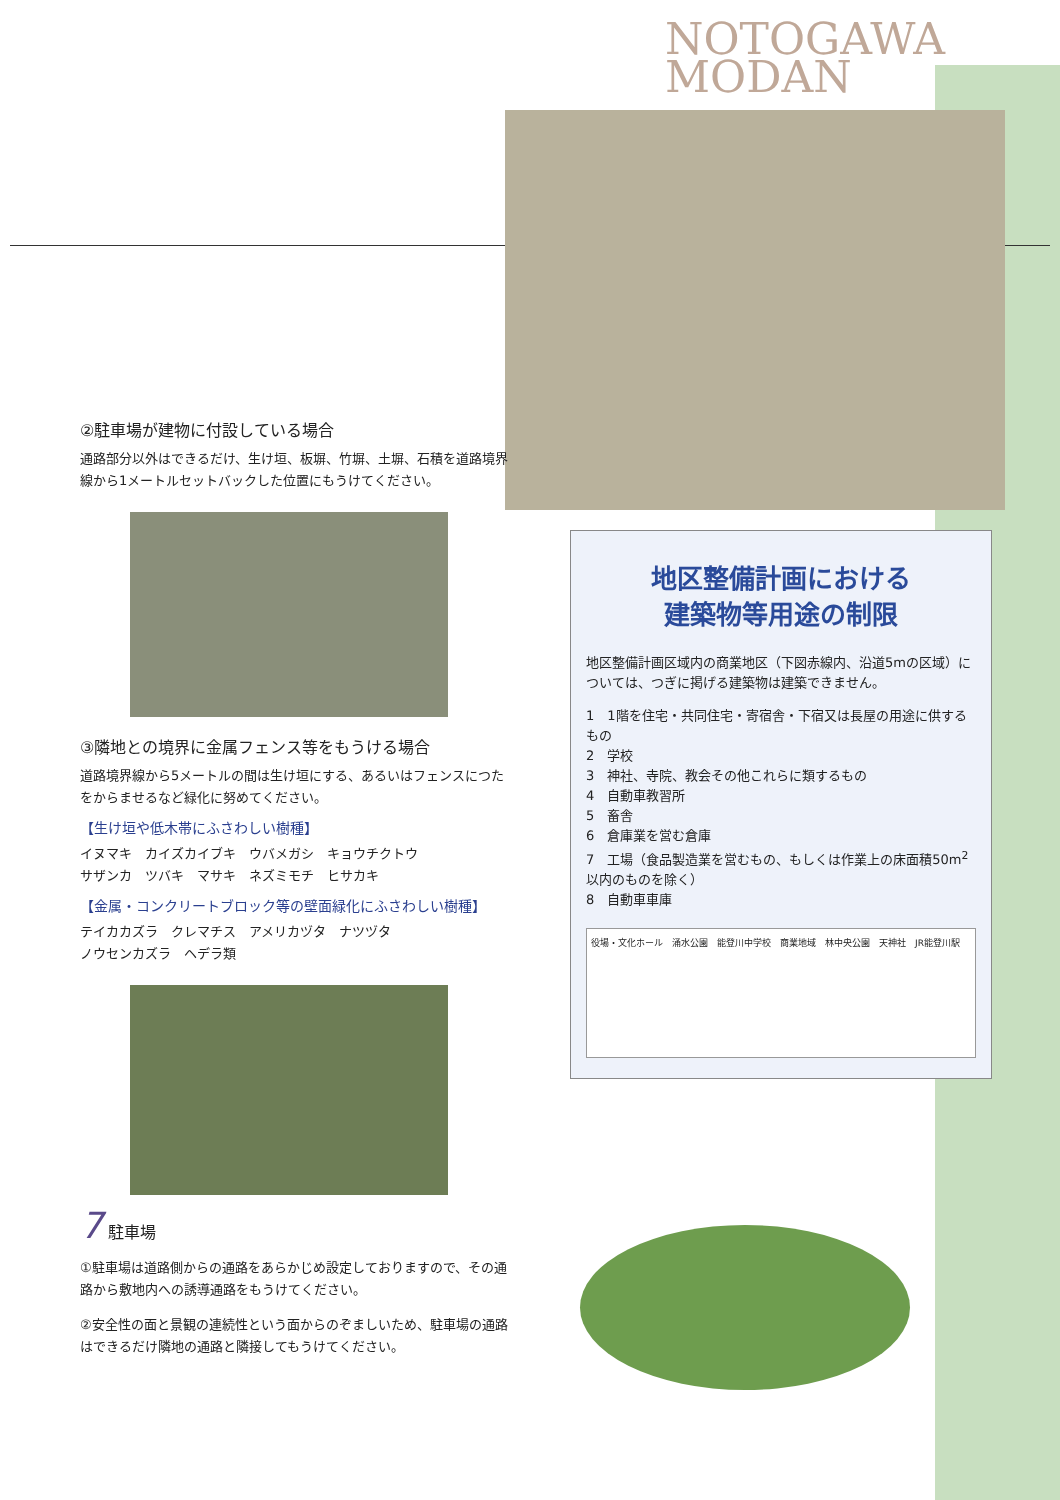NOTOGAWA
MODAN
②駐車場が建物に付設している場合
通路部分以外はできるだけ、生け垣、板塀、竹塀、土塀、石積を道路境界線から1メートルセットバックした位置にもうけてください。
③隣地との境界に金属フェンス等をもうける場合
道路境界線から5メートルの間は生け垣にする、あるいはフェンスにつたをからませるなど緑化に努めてください。
【生け垣や低木帯にふさわしい樹種】
イヌマキ　カイズカイブキ　ウバメガシ　キョウチクトウ
サザンカ　ツバキ　マサキ　ネズミモチ　ヒサカキ
【金属・コンクリートブロック等の壁面緑化にふさわしい樹種】
テイカカズラ　クレマチス　アメリカヅタ　ナツヅタ
ノウセンカズラ　ヘデラ類
7 駐車場
①駐車場は道路側からの通路をあらかじめ設定しておりますので、その通路から敷地内への誘導通路をもうけてください。
②安全性の面と景観の連続性という面からのぞましいため、駐車場の通路はできるだけ隣地の通路と隣接してもうけてください。
地区整備計画における
建築物等用途の制限
地区整備計画区域内の商業地区（下図赤線内、沿道5mの区域）については、つぎに掲げる建築物は建築できません。
1　1階を住宅・共同住宅・寄宿舎・下宿又は長屋の用途に供するもの
2　学校
3　神社、寺院、教会その他これらに類するもの
4　自動車教習所
5　畜舎
6　倉庫業を営む倉庫
7　工場（食品製造業を営むもの、もしくは作業上の床面積50m<sup>2</sup>以内のものを除く）
8　自動車車庫
役場・文化ホール　涌水公園　能登川中学校　商業地域　林中央公園　天神社　JR能登川駅